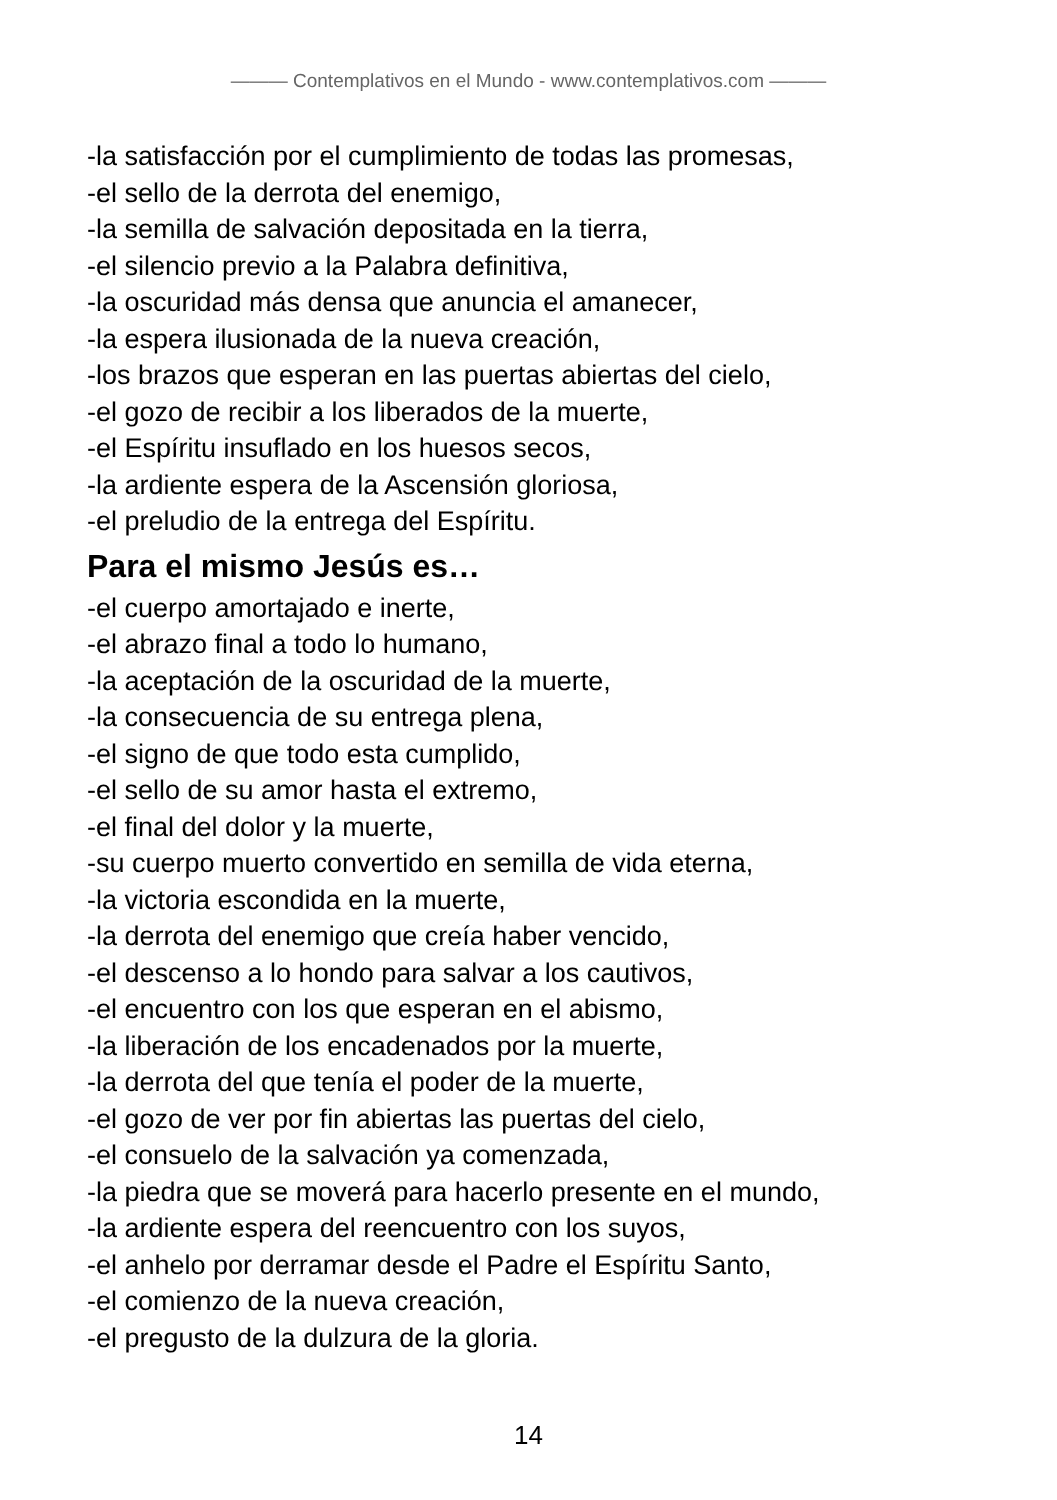——— Contemplativos en el Mundo - www.contemplativos.com ———
-la satisfacción por el cumplimiento de todas las promesas,
-el sello de la derrota del enemigo,
-la semilla de salvación depositada en la tierra,
-el silencio previo a la Palabra definitiva,
-la oscuridad más densa que anuncia el amanecer,
-la espera ilusionada de la nueva creación,
-los brazos que esperan en las puertas abiertas del cielo,
-el gozo de recibir a los liberados de la muerte,
-el Espíritu insuflado en los huesos secos,
-la ardiente espera de la Ascensión gloriosa,
-el preludio de la entrega del Espíritu.
Para el mismo Jesús es…
-el cuerpo amortajado e inerte,
-el abrazo final a todo lo humano,
-la aceptación de la oscuridad de la muerte,
-la consecuencia de su entrega plena,
-el signo de que todo esta cumplido,
-el sello de su amor hasta el extremo,
-el final del dolor y la muerte,
-su cuerpo muerto convertido en semilla de vida eterna,
-la victoria escondida en la muerte,
-la derrota del enemigo que creía haber vencido,
-el descenso a lo hondo para salvar a los cautivos,
-el encuentro con los que esperan en el abismo,
-la liberación de los encadenados por la muerte,
-la derrota del que tenía el poder de la muerte,
-el gozo de ver por fin abiertas las puertas del cielo,
-el consuelo de la salvación ya comenzada,
-la piedra que se moverá para hacerlo presente en el mundo,
-la ardiente espera del reencuentro con los suyos,
-el anhelo por derramar desde el Padre el Espíritu Santo,
-el comienzo de la nueva creación,
-el pregusto de la dulzura de la gloria.
14